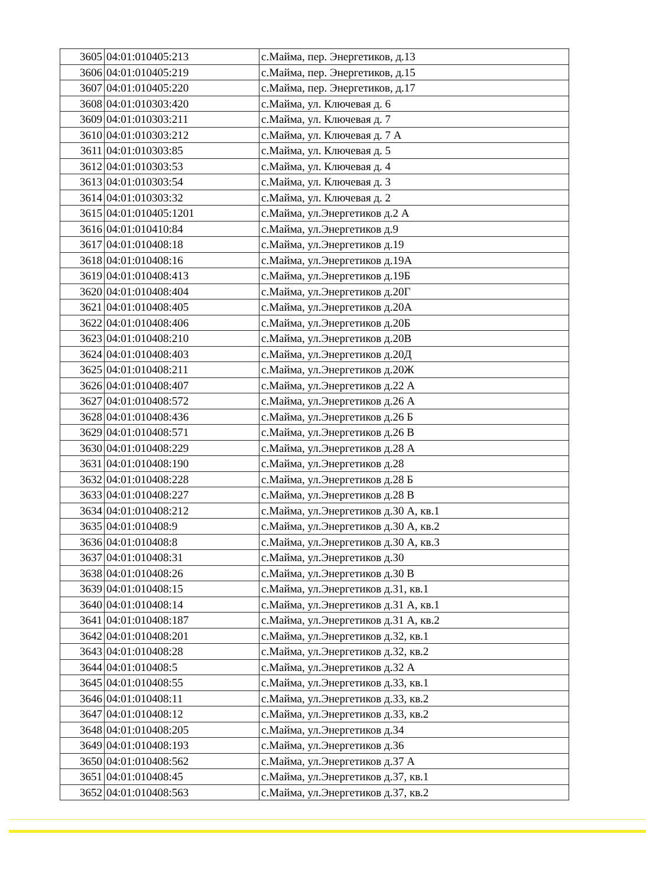| 3605 | 04:01:010405:213 | с.Майма, пер. Энергетиков, д.13 |
| 3606 | 04:01:010405:219 | с.Майма, пер. Энергетиков, д.15 |
| 3607 | 04:01:010405:220 | с.Майма, пер. Энергетиков, д.17 |
| 3608 | 04:01:010303:420 | с.Майма, ул. Ключевая д. 6 |
| 3609 | 04:01:010303:211 | с.Майма, ул. Ключевая д. 7 |
| 3610 | 04:01:010303:212 | с.Майма, ул. Ключевая д. 7 А |
| 3611 | 04:01:010303:85 | с.Майма, ул. Ключевая д. 5 |
| 3612 | 04:01:010303:53 | с.Майма, ул. Ключевая д. 4 |
| 3613 | 04:01:010303:54 | с.Майма, ул. Ключевая д. 3 |
| 3614 | 04:01:010303:32 | с.Майма, ул. Ключевая д. 2 |
| 3615 | 04:01:010405:1201 | с.Майма, ул.Энергетиков д.2 А |
| 3616 | 04:01:010410:84 | с.Майма, ул.Энергетиков д.9 |
| 3617 | 04:01:010408:18 | с.Майма, ул.Энергетиков д.19 |
| 3618 | 04:01:010408:16 | с.Майма, ул.Энергетиков д.19А |
| 3619 | 04:01:010408:413 | с.Майма, ул.Энергетиков д.19Б |
| 3620 | 04:01:010408:404 | с.Майма, ул.Энергетиков д.20Г |
| 3621 | 04:01:010408:405 | с.Майма, ул.Энергетиков д.20А |
| 3622 | 04:01:010408:406 | с.Майма, ул.Энергетиков д.20Б |
| 3623 | 04:01:010408:210 | с.Майма, ул.Энергетиков д.20В |
| 3624 | 04:01:010408:403 | с.Майма, ул.Энергетиков д.20Д |
| 3625 | 04:01:010408:211 | с.Майма, ул.Энергетиков д.20Ж |
| 3626 | 04:01:010408:407 | с.Майма, ул.Энергетиков д.22 А |
| 3627 | 04:01:010408:572 | с.Майма, ул.Энергетиков д.26 А |
| 3628 | 04:01:010408:436 | с.Майма, ул.Энергетиков д.26 Б |
| 3629 | 04:01:010408:571 | с.Майма, ул.Энергетиков д.26 В |
| 3630 | 04:01:010408:229 | с.Майма, ул.Энергетиков д.28 А |
| 3631 | 04:01:010408:190 | с.Майма, ул.Энергетиков д.28 |
| 3632 | 04:01:010408:228 | с.Майма, ул.Энергетиков д.28 Б |
| 3633 | 04:01:010408:227 | с.Майма, ул.Энергетиков д.28 В |
| 3634 | 04:01:010408:212 | с.Майма, ул.Энергетиков д.30 А, кв.1 |
| 3635 | 04:01:010408:9 | с.Майма, ул.Энергетиков д.30 А, кв.2 |
| 3636 | 04:01:010408:8 | с.Майма, ул.Энергетиков д.30 А, кв.3 |
| 3637 | 04:01:010408:31 | с.Майма, ул.Энергетиков д.30 |
| 3638 | 04:01:010408:26 | с.Майма, ул.Энергетиков д.30 В |
| 3639 | 04:01:010408:15 | с.Майма, ул.Энергетиков д.31, кв.1 |
| 3640 | 04:01:010408:14 | с.Майма, ул.Энергетиков д.31 А, кв.1 |
| 3641 | 04:01:010408:187 | с.Майма, ул.Энергетиков д.31 А, кв.2 |
| 3642 | 04:01:010408:201 | с.Майма, ул.Энергетиков д.32, кв.1 |
| 3643 | 04:01:010408:28 | с.Майма, ул.Энергетиков д.32, кв.2 |
| 3644 | 04:01:010408:5 | с.Майма, ул.Энергетиков д.32 А |
| 3645 | 04:01:010408:55 | с.Майма, ул.Энергетиков д.33, кв.1 |
| 3646 | 04:01:010408:11 | с.Майма, ул.Энергетиков д.33, кв.2 |
| 3647 | 04:01:010408:12 | с.Майма, ул.Энергетиков д.33, кв.2 |
| 3648 | 04:01:010408:205 | с.Майма, ул.Энергетиков д.34 |
| 3649 | 04:01:010408:193 | с.Майма, ул.Энергетиков д.36 |
| 3650 | 04:01:010408:562 | с.Майма, ул.Энергетиков д.37 А |
| 3651 | 04:01:010408:45 | с.Майма, ул.Энергетиков д.37, кв.1 |
| 3652 | 04:01:010408:563 | с.Майма, ул.Энергетиков д.37, кв.2 |